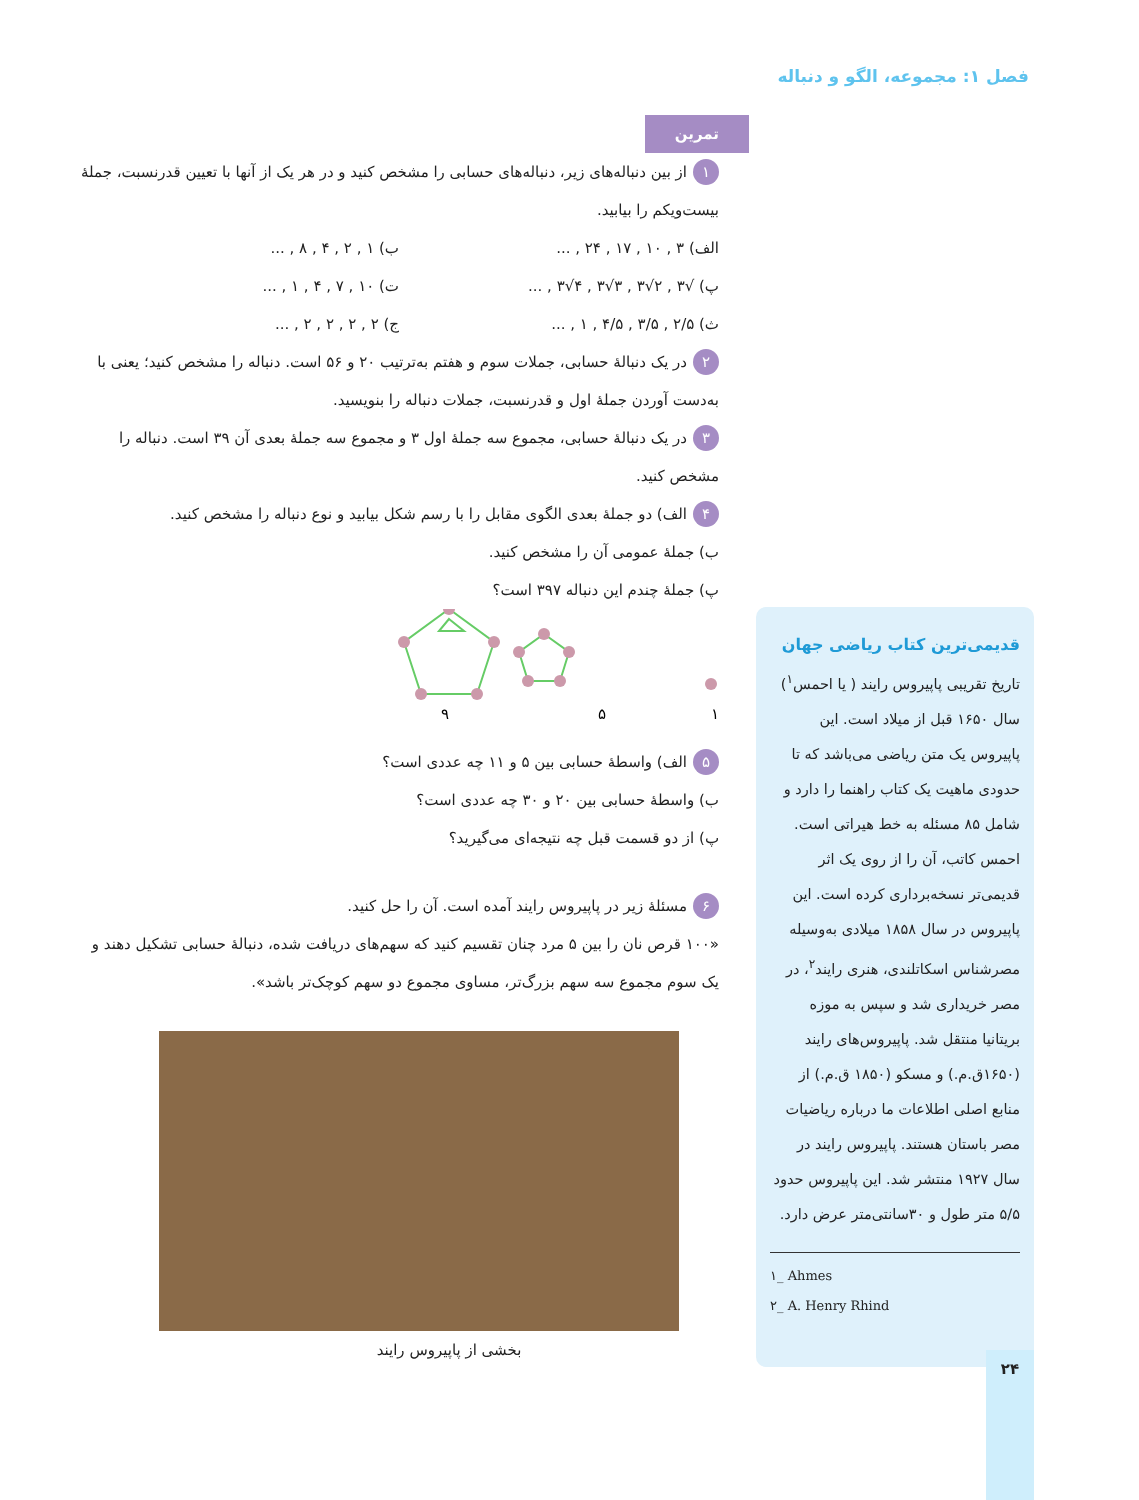فصل ۱: مجموعه، الگو و دنباله
تمرین
۱ از بین دنباله‌های زیر، دنباله‌های حسابی را مشخص کنید و در هر یک از آنها با تعیین قدرنسبت، جملهٔ بیست‌ویکم را بیابید.
الف) ۳ , ۱۰ , ۱۷ , ۲۴ , ... ب) ۱ , ۲ , ۴ , ۸ , ...
پ) √۳ , ۲√۳ , ۳√۳ , ۴√۳ , ... ت) ۱۰ , ۷ , ۴ , ۱ , ...
ث) ۲/۵ , ۳/۵ , ۴/۵ , ۱ , ... ج) ۲ , ۲ , ۲ , ۲ , ...
۲ در یک دنبالهٔ حسابی، جملات سوم و هفتم به‌ترتیب ۲۰ و ۵۶ است. دنباله را مشخص کنید؛ یعنی با به‌دست آوردن جملهٔ اول و قدرنسبت، جملات دنباله را بنویسید.
۳ در یک دنبالهٔ حسابی، مجموع سه جملهٔ اول ۳ و مجموع سه جملهٔ بعدی آن ۳۹ است. دنباله را مشخص کنید.
۴ الف) دو جملهٔ بعدی الگوی مقابل را با رسم شکل بیابید و نوع دنباله را مشخص کنید.
ب) جملهٔ عمومی آن را مشخص کنید.
پ) جملهٔ چندم این دنباله ۳۹۷ است؟
۱
۵
۹
۵ الف) واسطهٔ حسابی بین ۵ و ۱۱ چه عددی است؟
ب) واسطهٔ حسابی بین ۲۰ و ۳۰ چه عددی است؟
پ) از دو قسمت قبل چه نتیجه‌ای می‌گیرید؟
۶ مسئلهٔ زیر در پاپیروس رایند آمده است. آن را حل کنید.
«۱۰۰ قرص نان را بین ۵ مرد چنان تقسیم کنید که سهم‌های دریافت شده، دنبالهٔ حسابی تشکیل دهند و یک سوم مجموع سه سهم بزرگ‌تر، مساوی مجموع دو سهم کوچک‌تر باشد».
بخشی از پاپیروس رایند
قدیمی‌ترین کتاب ریاضی جهان
تاریخ تقریبی پاپیروس رایند ( یا احمس<sup>۱</sup>) سال ۱۶۵۰ قبل از میلاد است. این پاپیروس یک متن ریاضی می‌باشد که تا حدودی ماهیت یک کتاب راهنما را دارد و شامل ۸۵ مسئله به خط هیراتی است. احمس کاتب، آن را از روی یک اثر قدیمی‌تر نسخه‌برداری کرده است. این پاپیروس در سال ۱۸۵۸ میلادی به‌وسیله مصرشناس اسکاتلندی، هنری رایند<sup>۲</sup>، در مصر خریداری شد و سپس به موزه بریتانیا منتقل شد. پاپیروس‌های رایند (۱۶۵۰ق.م.) و مسکو (۱۸۵۰ ق.م.) از منابع اصلی اطلاعات ما درباره ریاضیات مصر باستان هستند. پاپیروس رایند در سال ۱۹۲۷ منتشر شد. این پاپیروس حدود ۵/۵ متر طول و ۳۰سانتی‌متر عرض دارد.
۱_ Ahmes
۲_ A. Henry Rhind
۲۴